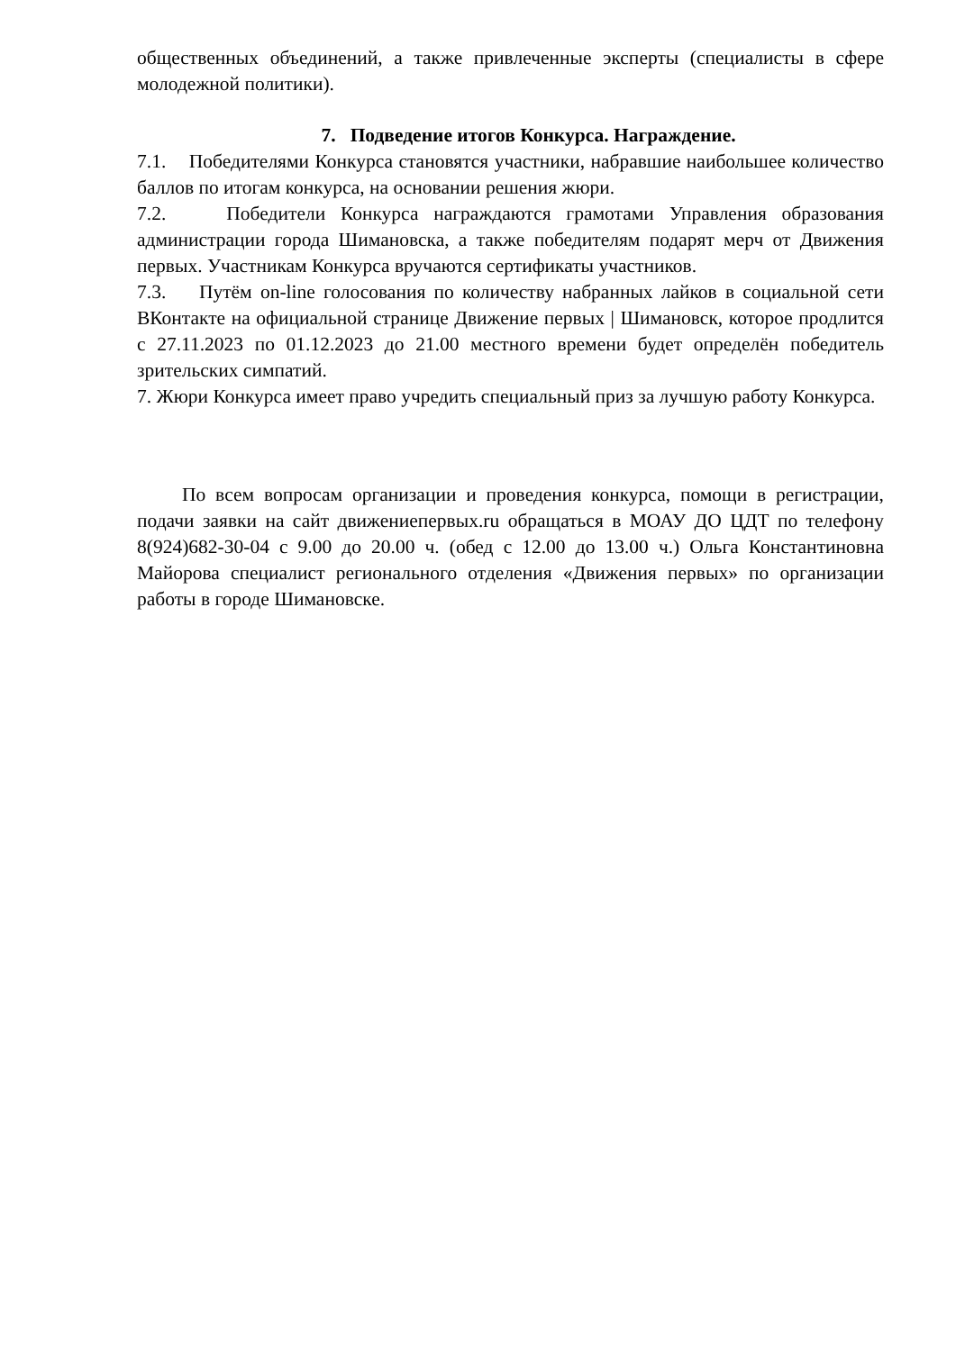общественных объединений, а также привлеченные эксперты (специалисты в сфере молодежной политики).
7. Подведение итогов Конкурса. Награждение.
7.1. Победителями Конкурса становятся участники, набравшие наибольшее количество баллов по итогам конкурса, на основании решения жюри.
7.2. Победители Конкурса награждаются грамотами Управления образования администрации города Шимановска, а также победителям подарят мерч от Движения первых. Участникам Конкурса вручаются сертификаты участников.
7.3. Путём on-line голосования по количеству набранных лайков в социальной сети ВКонтакте на официальной странице Движение первых | Шимановск, которое продлится с 27.11.2023 по 01.12.2023 до 21.00 местного времени будет определён победитель зрительских симпатий.
7. Жюри Конкурса имеет право учредить специальный приз за лучшую работу Конкурса.
По всем вопросам организации и проведения конкурса, помощи в регистрации, подачи заявки на сайт движениепервых.ru обращаться в МОАУ ДО ЦДТ по телефону 8(924)682-30-04 с 9.00 до 20.00 ч. (обед с 12.00 до 13.00 ч.) Ольга Константиновна Майорова специалист регионального отделения «Движения первых» по организации работы в городе Шимановске.